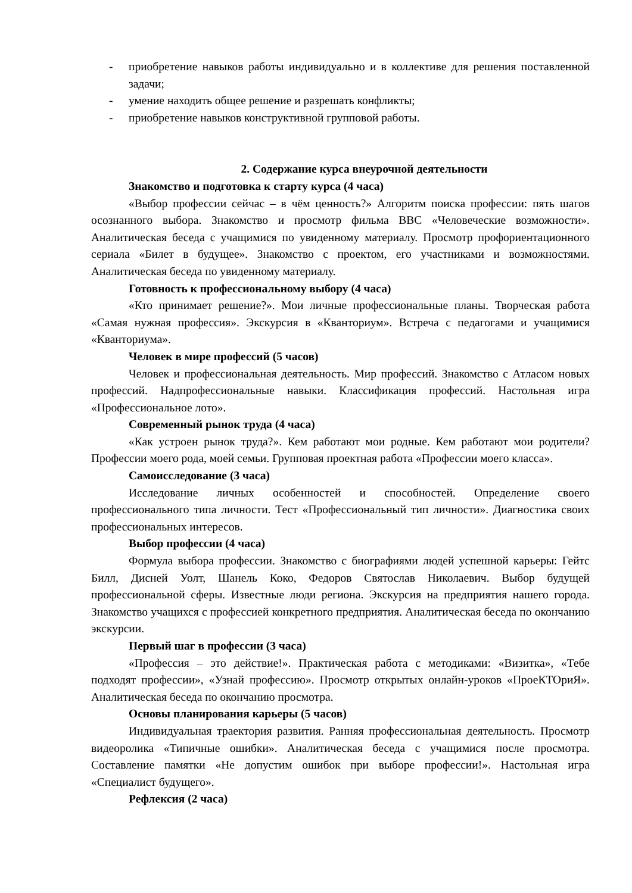- приобретение навыков работы индивидуально и в коллективе для решения поставленной задачи;
- умение находить общее решение и разрешать конфликты;
- приобретение навыков конструктивной групповой работы.
2. Содержание курса внеурочной деятельности
Знакомство и подготовка к старту курса (4 часа)
«Выбор профессии сейчас – в чём ценность?» Алгоритм поиска профессии: пять шагов осознанного выбора. Знакомство и просмотр фильма BBC «Человеческие возможности». Аналитическая беседа с учащимися по увиденному материалу. Просмотр профориентационного сериала «Билет в будущее». Знакомство с проектом, его участниками и возможностями. Аналитическая беседа по увиденному материалу.
Готовность к профессиональному выбору (4 часа)
«Кто принимает решение?». Мои личные профессиональные планы. Творческая работа «Самая нужная профессия». Экскурсия в «Кванториум». Встреча с педагогами и учащимися «Кванториума».
Человек в мире профессий (5 часов)
Человек и профессиональная деятельность. Мир профессий. Знакомство с Атласом новых профессий. Надпрофессиональные навыки. Классификация профессий. Настольная игра «Профессиональное лото».
Современный рынок труда (4 часа)
«Как устроен рынок труда?». Кем работают мои родные. Кем работают мои родители? Профессии моего рода, моей семьи. Групповая проектная работа «Профессии моего класса».
Самоисследование (3 часа)
Исследование личных особенностей и способностей. Определение своего профессионального типа личности. Тест «Профессиональный тип личности». Диагностика своих профессиональных интересов.
Выбор профессии (4 часа)
Формула выбора профессии. Знакомство с биографиями людей успешной карьеры: Гейтс Билл, Дисней Уолт, Шанель Коко, Федоров Святослав Николаевич. Выбор будущей профессиональной сферы. Известные люди региона. Экскурсия на предприятия нашего города. Знакомство учащихся с профессией конкретного предприятия. Аналитическая беседа по окончанию экскурсии.
Первый шаг в профессии (3 часа)
«Профессия – это действие!». Практическая работа с методиками: «Визитка», «Тебе подходят профессии», «Узнай профессию». Просмотр открытых онлайн-уроков «ПроеКТОриЯ». Аналитическая беседа по окончанию просмотра.
Основы планирования карьеры (5 часов)
Индивидуальная траектория развития. Ранняя профессиональная деятельность. Просмотр видеоролика «Типичные ошибки». Аналитическая беседа с учащимися после просмотра. Составление памятки «Не допустим ошибок при выборе профессии!». Настольная игра «Специалист будущего».
Рефлексия (2 часа)